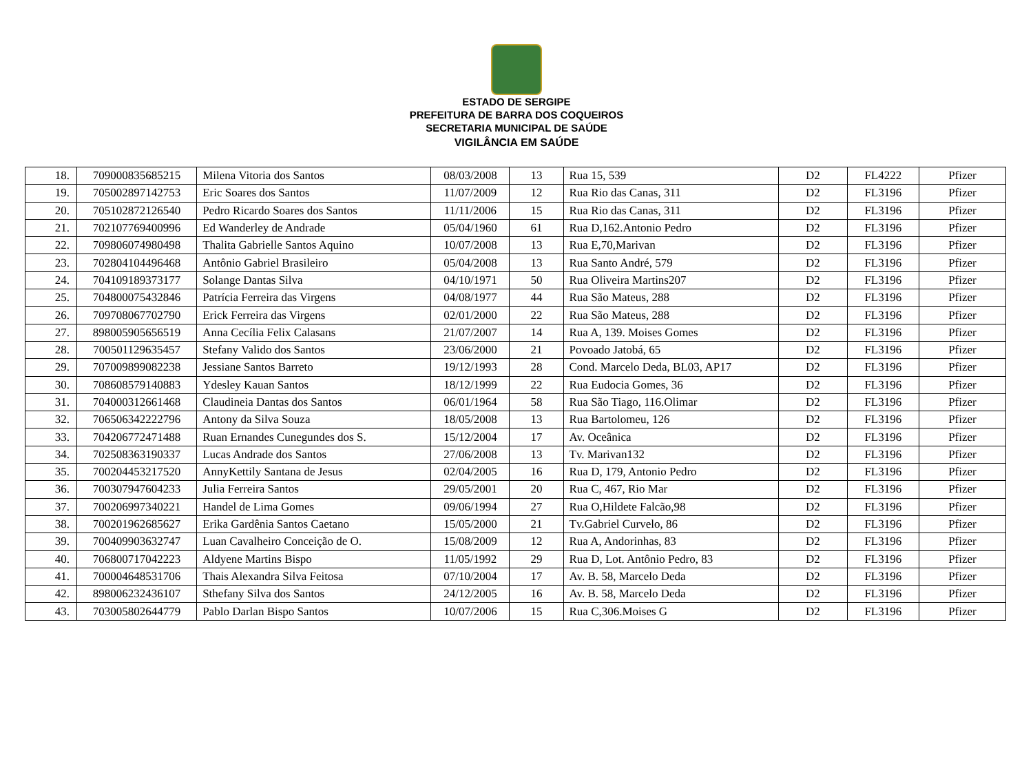ESTADO DE SERGIPE
PREFEITURA DE BARRA DOS COQUEIROS
SECRETARIA MUNICIPAL DE SAÚDE
VIGILÂNCIA EM SAÚDE
| 18. | 709000835685215 | Milena Vitoria dos Santos | 08/03/2008 | 13 | Rua 15, 539 | D2 | FL4222 | Pfizer |
| 19. | 705002897142753 | Eric Soares dos Santos | 11/07/2009 | 12 | Rua Rio das Canas, 311 | D2 | FL3196 | Pfizer |
| 20. | 705102872126540 | Pedro Ricardo Soares dos Santos | 11/11/2006 | 15 | Rua Rio das Canas, 311 | D2 | FL3196 | Pfizer |
| 21. | 702107769400996 | Ed Wanderley de Andrade | 05/04/1960 | 61 | Rua D,162.Antonio Pedro | D2 | FL3196 | Pfizer |
| 22. | 709806074980498 | Thalita Gabrielle Santos Aquino | 10/07/2008 | 13 | Rua E,70,Marivan | D2 | FL3196 | Pfizer |
| 23. | 702804104496468 | Antônio Gabriel Brasileiro | 05/04/2008 | 13 | Rua Santo André, 579 | D2 | FL3196 | Pfizer |
| 24. | 704109189373177 | Solange Dantas Silva | 04/10/1971 | 50 | Rua Oliveira Martins207 | D2 | FL3196 | Pfizer |
| 25. | 704800075432846 | Patrícia Ferreira das Virgens | 04/08/1977 | 44 | Rua São Mateus, 288 | D2 | FL3196 | Pfizer |
| 26. | 709708067702790 | Erick Ferreira das Virgens | 02/01/2000 | 22 | Rua São Mateus, 288 | D2 | FL3196 | Pfizer |
| 27. | 898005905656519 | Anna Cecília Felix Calasans | 21/07/2007 | 14 | Rua A, 139. Moises Gomes | D2 | FL3196 | Pfizer |
| 28. | 700501129635457 | Stefany Valido dos Santos | 23/06/2000 | 21 | Povoado Jatobá, 65 | D2 | FL3196 | Pfizer |
| 29. | 707009899082238 | Jessiane Santos Barreto | 19/12/1993 | 28 | Cond. Marcelo Deda, BL03, AP17 | D2 | FL3196 | Pfizer |
| 30. | 708608579140883 | Ydesley Kauan Santos | 18/12/1999 | 22 | Rua Eudocia Gomes, 36 | D2 | FL3196 | Pfizer |
| 31. | 704000312661468 | Claudineia Dantas dos Santos | 06/01/1964 | 58 | Rua São Tiago, 116.Olimar | D2 | FL3196 | Pfizer |
| 32. | 706506342222796 | Antony da Silva Souza | 18/05/2008 | 13 | Rua Bartolomeu, 126 | D2 | FL3196 | Pfizer |
| 33. | 704206772471488 | Ruan Ernandes Cunegundes dos S. | 15/12/2004 | 17 | Av. Oceânica | D2 | FL3196 | Pfizer |
| 34. | 702508363190337 | Lucas Andrade dos Santos | 27/06/2008 | 13 | Tv. Marivan132 | D2 | FL3196 | Pfizer |
| 35. | 700204453217520 | AnnyKettily Santana de Jesus | 02/04/2005 | 16 | Rua D, 179, Antonio Pedro | D2 | FL3196 | Pfizer |
| 36. | 700307947604233 | Julia Ferreira Santos | 29/05/2001 | 20 | Rua C, 467, Rio Mar | D2 | FL3196 | Pfizer |
| 37. | 700206997340221 | Handel de Lima Gomes | 09/06/1994 | 27 | Rua O,Hildete Falcão,98 | D2 | FL3196 | Pfizer |
| 38. | 700201962685627 | Erika Gardênia Santos Caetano | 15/05/2000 | 21 | Tv.Gabriel Curvelo, 86 | D2 | FL3196 | Pfizer |
| 39. | 700409903632747 | Luan Cavalheiro Conceição de O. | 15/08/2009 | 12 | Rua A, Andorinhas, 83 | D2 | FL3196 | Pfizer |
| 40. | 706800717042223 | Aldyene Martins Bispo | 11/05/1992 | 29 | Rua D, Lot. Antônio Pedro, 83 | D2 | FL3196 | Pfizer |
| 41. | 700004648531706 | Thais Alexandra Silva Feitosa | 07/10/2004 | 17 | Av. B. 58, Marcelo Deda | D2 | FL3196 | Pfizer |
| 42. | 898006232436107 | Sthefany Silva dos Santos | 24/12/2005 | 16 | Av. B. 58, Marcelo Deda | D2 | FL3196 | Pfizer |
| 43. | 703005802644779 | Pablo Darlan Bispo Santos | 10/07/2006 | 15 | Rua C,306.Moises G | D2 | FL3196 | Pfizer |